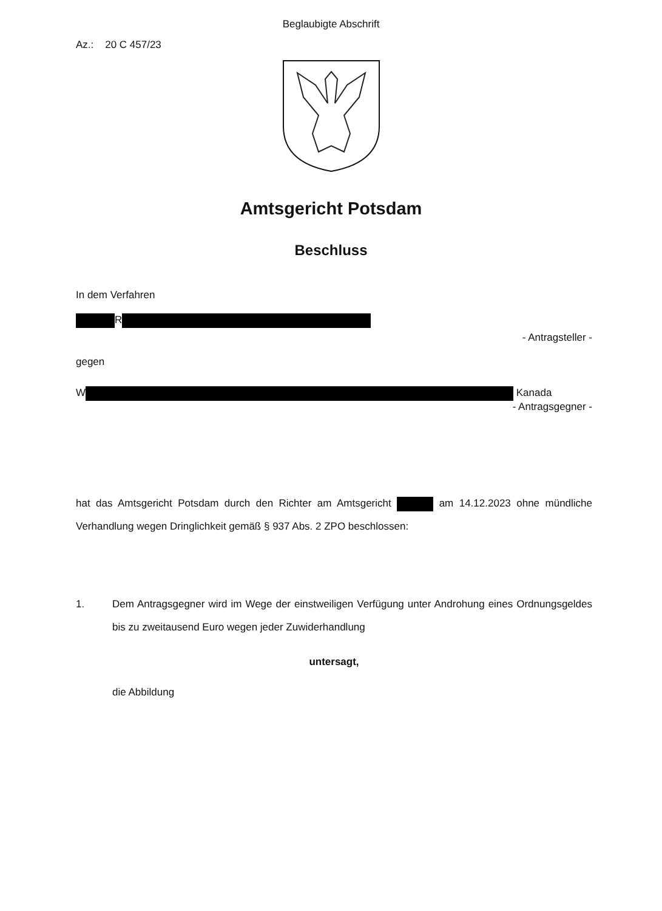Beglaubigte Abschrift
Az.: 20 C 457/23
Amtsgericht Potsdam
Beschluss
In dem Verfahren
R
- Antragsteller -
gegen
W Kanada
- Antragsgegner -
hat das Amtsgericht Potsdam durch den Richter am Amtsgericht am 14.12.2023 ohne mündliche Verhandlung wegen Dringlichkeit gemäß § 937 Abs. 2 ZPO beschlossen:
1. Dem Antragsgegner wird im Wege der einstweiligen Verfügung unter Androhung eines Ordnungsgeldes bis zu zweitausend Euro wegen jeder Zuwiderhandlung
untersagt,
die Abbildung